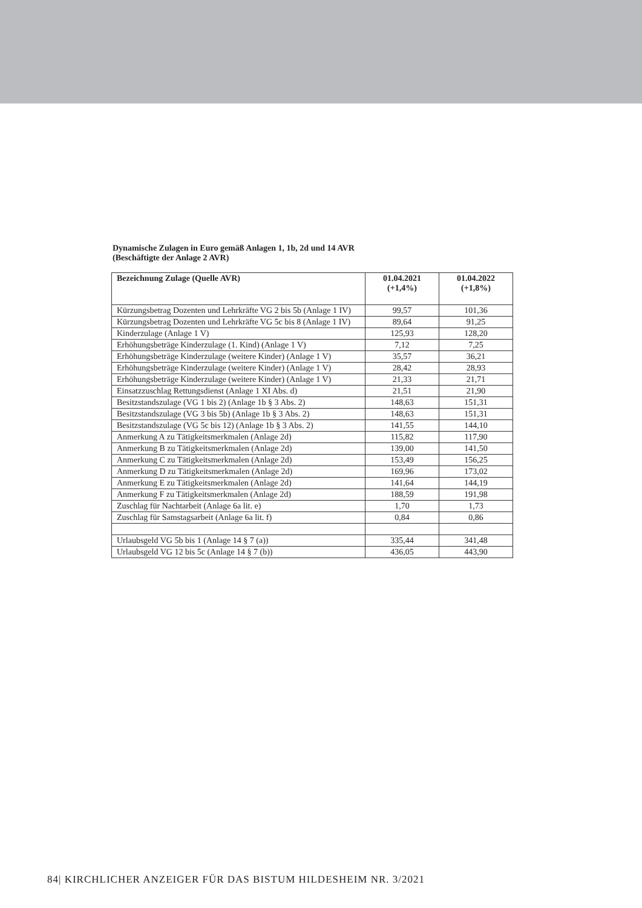Dynamische Zulagen in Euro gemäß Anlagen 1, 1b, 2d und 14 AVR
(Beschäftigte der Anlage 2 AVR)
| Bezeichnung Zulage (Quelle AVR) | 01.04.2021 (+1,4%) | 01.04.2022 (+1,8%) |
| --- | --- | --- |
| Kürzungsbetrag Dozenten und Lehrkräfte VG 2 bis 5b (Anlage 1 IV) | 99,57 | 101,36 |
| Kürzungsbetrag Dozenten und Lehrkräfte VG 5c bis 8 (Anlage 1 IV) | 89,64 | 91,25 |
| Kinderzulage (Anlage 1 V) | 125,93 | 128,20 |
| Erhöhungsbeträge Kinderzulage (1. Kind) (Anlage 1 V) | 7,12 | 7,25 |
| Erhöhungsbeträge Kinderzulage (weitere Kinder) (Anlage 1 V) | 35,57 | 36,21 |
| Erhöhungsbeträge Kinderzulage (weitere Kinder) (Anlage 1 V) | 28,42 | 28,93 |
| Erhöhungsbeträge Kinderzulage (weitere Kinder) (Anlage 1 V) | 21,33 | 21,71 |
| Einsatzzuschlag Rettungsdienst (Anlage 1 XI Abs. d) | 21,51 | 21,90 |
| Besitzstandszulage (VG 1 bis 2) (Anlage 1b § 3 Abs. 2) | 148,63 | 151,31 |
| Besitzstandszulage (VG 3 bis 5b) (Anlage 1b § 3 Abs. 2) | 148,63 | 151,31 |
| Besitzstandszulage (VG 5c bis 12) (Anlage 1b § 3 Abs. 2) | 141,55 | 144,10 |
| Anmerkung A zu Tätigkeitsmerkmalen (Anlage 2d) | 115,82 | 117,90 |
| Anmerkung B zu Tätigkeitsmerkmalen (Anlage 2d) | 139,00 | 141,50 |
| Anmerkung C zu Tätigkeitsmerkmalen (Anlage 2d) | 153,49 | 156,25 |
| Anmerkung D zu Tätigkeitsmerkmalen (Anlage 2d) | 169,96 | 173,02 |
| Anmerkung E zu Tätigkeitsmerkmalen (Anlage 2d) | 141,64 | 144,19 |
| Anmerkung F zu Tätigkeitsmerkmalen (Anlage 2d) | 188,59 | 191,98 |
| Zuschlag für Nachtarbeit (Anlage 6a lit. e) | 1,70 | 1,73 |
| Zuschlag für Samstagsarbeit (Anlage 6a lit. f) | 0,84 | 0,86 |
| Urlaubsgeld VG 5b bis 1 (Anlage 14 § 7 (a)) | 335,44 | 341,48 |
| Urlaubsgeld VG 12 bis 5c (Anlage 14 § 7 (b)) | 436,05 | 443,90 |
84| KIRCHLICHER ANZEIGER FÜR DAS BISTUM HILDESHEIM NR. 3/2021